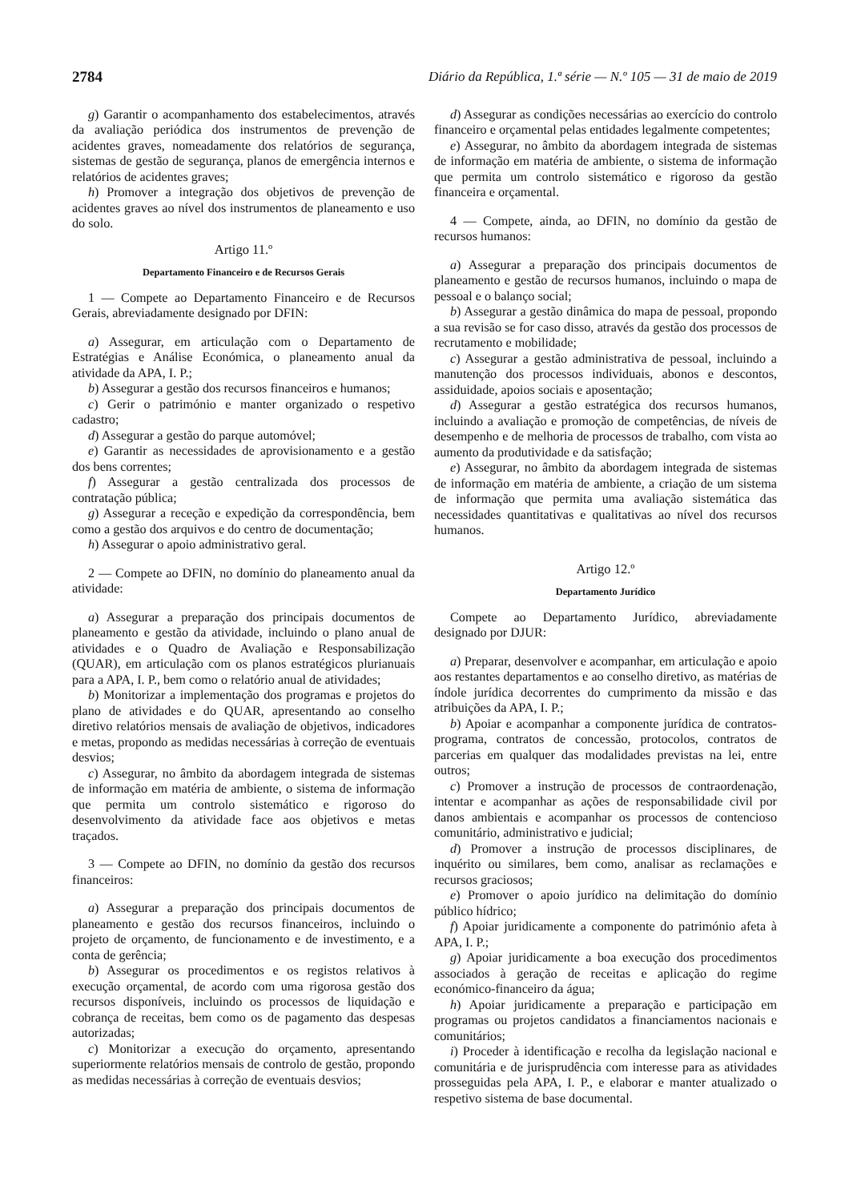2784 Diário da República, 1.ª série — N.º 105 — 31 de maio de 2019
g) Garantir o acompanhamento dos estabelecimentos, através da avaliação periódica dos instrumentos de prevenção de acidentes graves, nomeadamente dos relatórios de segurança, sistemas de gestão de segurança, planos de emergência internos e relatórios de acidentes graves;
h) Promover a integração dos objetivos de prevenção de acidentes graves ao nível dos instrumentos de planeamento e uso do solo.
Artigo 11.º
Departamento Financeiro e de Recursos Gerais
1 — Compete ao Departamento Financeiro e de Recursos Gerais, abreviadamente designado por DFIN:
a) Assegurar, em articulação com o Departamento de Estratégias e Análise Económica, o planeamento anual da atividade da APA, I. P.;
b) Assegurar a gestão dos recursos financeiros e humanos;
c) Gerir o património e manter organizado o respetivo cadastro;
d) Assegurar a gestão do parque automóvel;
e) Garantir as necessidades de aprovisionamento e a gestão dos bens correntes;
f) Assegurar a gestão centralizada dos processos de contratação pública;
g) Assegurar a receção e expedição da correspondência, bem como a gestão dos arquivos e do centro de documentação;
h) Assegurar o apoio administrativo geral.
2 — Compete ao DFIN, no domínio do planeamento anual da atividade:
a) Assegurar a preparação dos principais documentos de planeamento e gestão da atividade, incluindo o plano anual de atividades e o Quadro de Avaliação e Responsabilização (QUAR), em articulação com os planos estratégicos plurianuais para a APA, I. P., bem como o relatório anual de atividades;
b) Monitorizar a implementação dos programas e projetos do plano de atividades e do QUAR, apresentando ao conselho diretivo relatórios mensais de avaliação de objetivos, indicadores e metas, propondo as medidas necessárias à correção de eventuais desvios;
c) Assegurar, no âmbito da abordagem integrada de sistemas de informação em matéria de ambiente, o sistema de informação que permita um controlo sistemático e rigoroso do desenvolvimento da atividade face aos objetivos e metas traçados.
3 — Compete ao DFIN, no domínio da gestão dos recursos financeiros:
a) Assegurar a preparação dos principais documentos de planeamento e gestão dos recursos financeiros, incluindo o projeto de orçamento, de funcionamento e de investimento, e a conta de gerência;
b) Assegurar os procedimentos e os registos relativos à execução orçamental, de acordo com uma rigorosa gestão dos recursos disponíveis, incluindo os processos de liquidação e cobrança de receitas, bem como os de pagamento das despesas autorizadas;
c) Monitorizar a execução do orçamento, apresentando superiormente relatórios mensais de controlo de gestão, propondo as medidas necessárias à correção de eventuais desvios;
d) Assegurar as condições necessárias ao exercício do controlo financeiro e orçamental pelas entidades legalmente competentes;
e) Assegurar, no âmbito da abordagem integrada de sistemas de informação em matéria de ambiente, o sistema de informação que permita um controlo sistemático e rigoroso da gestão financeira e orçamental.
4 — Compete, ainda, ao DFIN, no domínio da gestão de recursos humanos:
a) Assegurar a preparação dos principais documentos de planeamento e gestão de recursos humanos, incluindo o mapa de pessoal e o balanço social;
b) Assegurar a gestão dinâmica do mapa de pessoal, propondo a sua revisão se for caso disso, através da gestão dos processos de recrutamento e mobilidade;
c) Assegurar a gestão administrativa de pessoal, incluindo a manutenção dos processos individuais, abonos e descontos, assiduidade, apoios sociais e aposentação;
d) Assegurar a gestão estratégica dos recursos humanos, incluindo a avaliação e promoção de competências, de níveis de desempenho e de melhoria de processos de trabalho, com vista ao aumento da produtividade e da satisfação;
e) Assegurar, no âmbito da abordagem integrada de sistemas de informação em matéria de ambiente, a criação de um sistema de informação que permita uma avaliação sistemática das necessidades quantitativas e qualitativas ao nível dos recursos humanos.
Artigo 12.º
Departamento Jurídico
Compete ao Departamento Jurídico, abreviadamente designado por DJUR:
a) Preparar, desenvolver e acompanhar, em articulação e apoio aos restantes departamentos e ao conselho diretivo, as matérias de índole jurídica decorrentes do cumprimento da missão e das atribuições da APA, I. P.;
b) Apoiar e acompanhar a componente jurídica de contratos-programa, contratos de concessão, protocolos, contratos de parcerias em qualquer das modalidades previstas na lei, entre outros;
c) Promover a instrução de processos de contraordenação, intentar e acompanhar as ações de responsabilidade civil por danos ambientais e acompanhar os processos de contencioso comunitário, administrativo e judicial;
d) Promover a instrução de processos disciplinares, de inquérito ou similares, bem como, analisar as reclamações e recursos graciosos;
e) Promover o apoio jurídico na delimitação do domínio público hídrico;
f) Apoiar juridicamente a componente do património afeta à APA, I. P.;
g) Apoiar juridicamente a boa execução dos procedimentos associados à geração de receitas e aplicação do regime económico-financeiro da água;
h) Apoiar juridicamente a preparação e participação em programas ou projetos candidatos a financiamentos nacionais e comunitários;
i) Proceder à identificação e recolha da legislação nacional e comunitária e de jurisprudência com interesse para as atividades prosseguidas pela APA, I. P., e elaborar e manter atualizado o respetivo sistema de base documental.